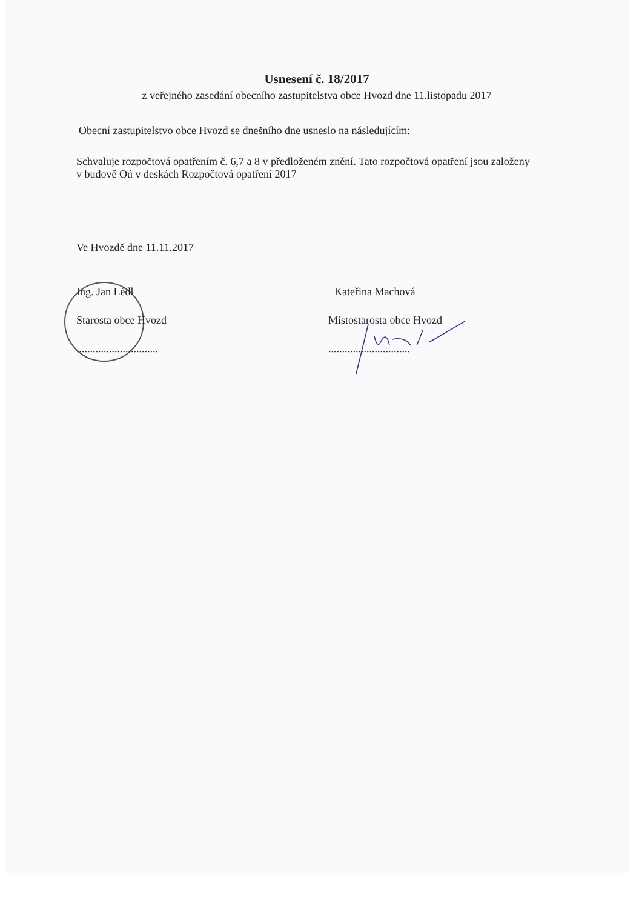Usnesení č. 18/2017
z veřejného zasedání obecního zastupitelstva obce Hvozd dne 11.listopadu 2017
Obecní zastupitelstvo obce Hvozd se dnešního dne usneslo na následujícím:
Schvaluje rozpočtová opatřením č. 6,7 a 8 v předloženém znění. Tato rozpočtová opatření jsou založeny v budově Oú v deskách Rozpočtová opatření 2017
Ve Hvozdě dne 11.11.2017
Ing. Jan Lédl
Starosta obce Hvozd
..............................
Kateřina Machová
Místostarosta obce Hvozd
..............................